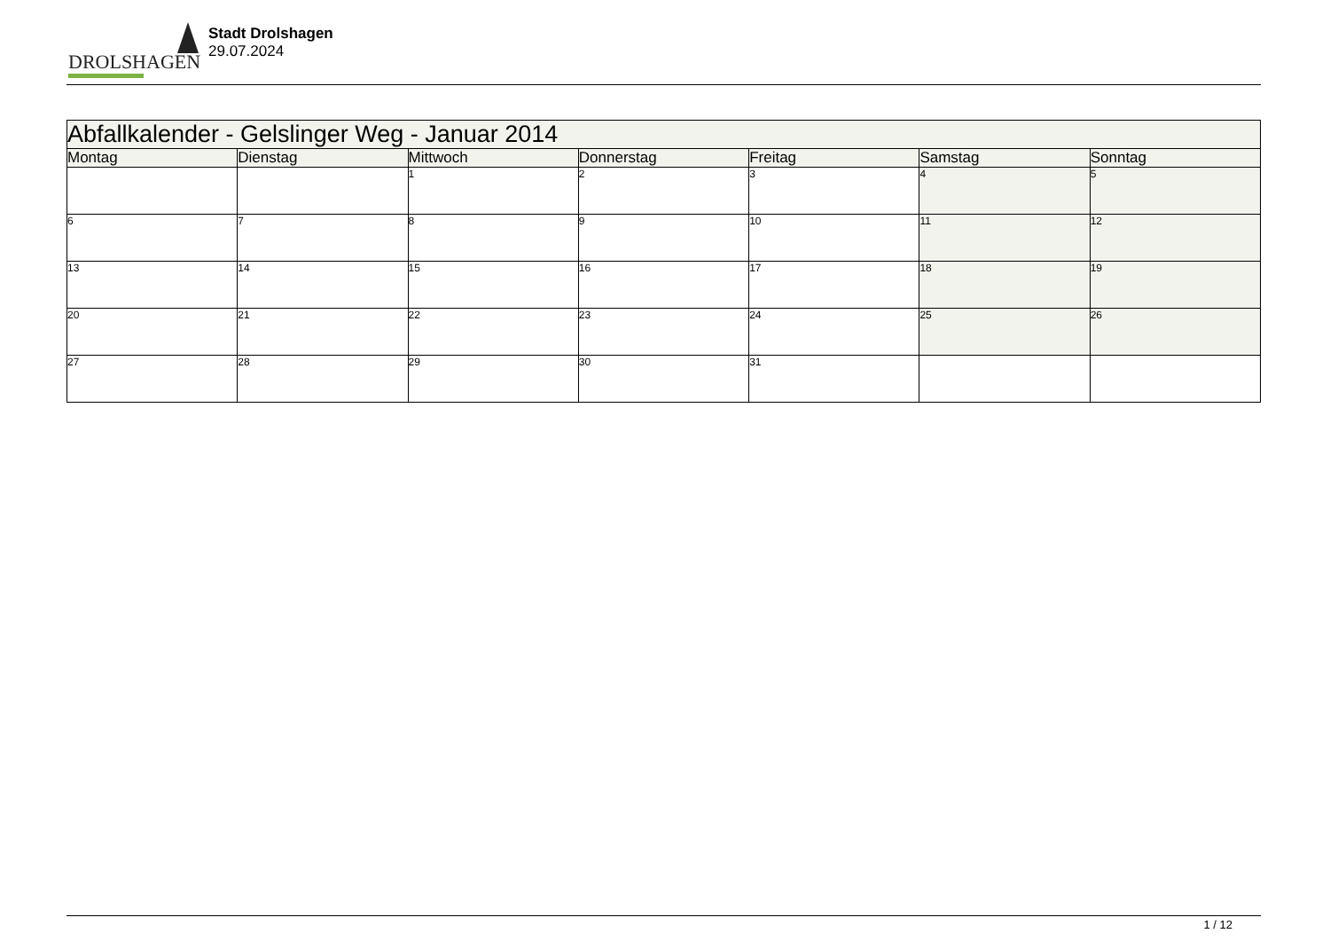DROLSHAGEN
Stadt Drolshagen
29.07.2024
| Abfallkalender - Gelslinger Weg - Januar 2014 | | | | | | |
| --- | --- | --- | --- | --- | --- | --- |
| Montag | Dienstag | Mittwoch | Donnerstag | Freitag | Samstag | Sonntag |
| | | 1 | 2 | 3 | 4 | 5 |
| 6 | 7 | 8 | 9 | 10 | 11 | 12 |
| 13 | 14 | 15 | 16 | 17 | 18 | 19 |
| 20 | 21 | 22 | 23 | 24 | 25 | 26 |
| 27 | 28 | 29 | 30 | 31 | | |
1 / 12